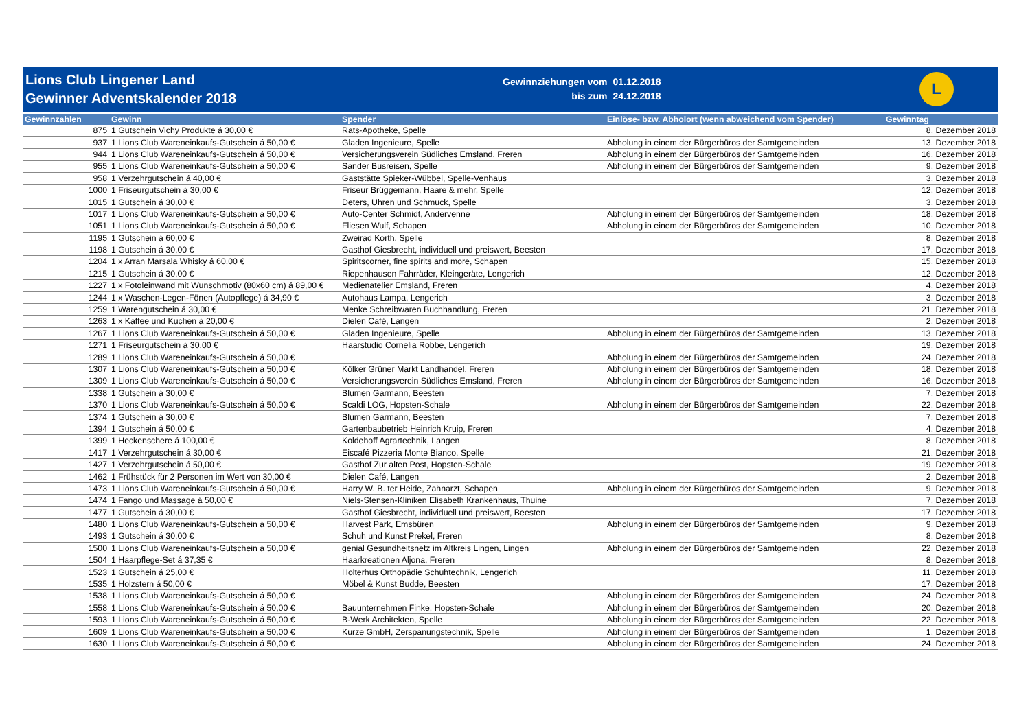Lions Club Lingener Land
Gewinner Adventskalender 2018
| Gewinnziehungen vom | 01.12.2018 |
| bis zum | 24.12.2018 |
L
| Gewinnzahlen | Gewinn | Spender | Einlöse- bzw. Abholort (wenn abweichend vom Spender) | Gewinntag |
| --- | --- | --- | --- | --- |
| 875 | 1 Gutschein Vichy Produkte á 30,00 € | Rats-Apotheke, Spelle | | 8. Dezember 2018 |
| 937 | 1 Lions Club Wareneinkaufs-Gutschein á 50,00 € | Gladen Ingenieure, Spelle | Abholung in einem der Bürgerbüros der Samtgemeinden | 13. Dezember 2018 |
| 944 | 1 Lions Club Wareneinkaufs-Gutschein á 50,00 € | Versicherungsverein Südliches Emsland, Freren | Abholung in einem der Bürgerbüros der Samtgemeinden | 16. Dezember 2018 |
| 955 | 1 Lions Club Wareneinkaufs-Gutschein á 50,00 € | Sander Busreisen, Spelle | Abholung in einem der Bürgerbüros der Samtgemeinden | 9. Dezember 2018 |
| 958 | 1 Verzehrgutschein á 40,00 € | Gaststätte Spieker-Wübbel, Spelle-Venhaus | | 3. Dezember 2018 |
| 1000 | 1 Friseurgutschein á 30,00 € | Friseur Brüggemann, Haare & mehr, Spelle | | 12. Dezember 2018 |
| 1015 | 1 Gutschein á 30,00 € | Deters, Uhren und Schmuck, Spelle | | 3. Dezember 2018 |
| 1017 | 1 Lions Club Wareneinkaufs-Gutschein á 50,00 € | Auto-Center Schmidt, Andervenne | Abholung in einem der Bürgerbüros der Samtgemeinden | 18. Dezember 2018 |
| 1051 | 1 Lions Club Wareneinkaufs-Gutschein á 50,00 € | Fliesen Wulf, Schapen | Abholung in einem der Bürgerbüros der Samtgemeinden | 10. Dezember 2018 |
| 1195 | 1 Gutschein á 60,00 € | Zweirad Korth, Spelle | | 8. Dezember 2018 |
| 1198 | 1 Gutschein á 30,00 € | Gasthof Giesbrecht, individuell und preiswert, Beesten | | 17. Dezember 2018 |
| 1204 | 1 x Arran Marsala Whisky á 60,00 € | Spiritscorner, fine spirits and more, Schapen | | 15. Dezember 2018 |
| 1215 | 1 Gutschein á 30,00 € | Riepenhausen Fahrräder, Kleingeräte, Lengerich | | 12. Dezember 2018 |
| 1227 | 1 x Fotoleinwand mit Wunschmotiv (80x60 cm) á 89,00 € | Medienatelier Emsland, Freren | | 4. Dezember 2018 |
| 1244 | 1 x Waschen-Legen-Fönen (Autopflege) á 34,90 € | Autohaus Lampa, Lengerich | | 3. Dezember 2018 |
| 1259 | 1 Warengutschein á 30,00 € | Menke Schreibwaren Buchhandlung, Freren | | 21. Dezember 2018 |
| 1263 | 1 x Kaffee und Kuchen á 20,00 € | Dielen Café, Langen | | 2. Dezember 2018 |
| 1267 | 1 Lions Club Wareneinkaufs-Gutschein á 50,00 € | Gladen Ingenieure, Spelle | Abholung in einem der Bürgerbüros der Samtgemeinden | 13. Dezember 2018 |
| 1271 | 1 Friseurgutschein á 30,00 € | Haarstudio Cornelia Robbe, Lengerich | | 19. Dezember 2018 |
| 1289 | 1 Lions Club Wareneinkaufs-Gutschein á 50,00 € | | Abholung in einem der Bürgerbüros der Samtgemeinden | 24. Dezember 2018 |
| 1307 | 1 Lions Club Wareneinkaufs-Gutschein á 50,00 € | Kölker Grüner Markt Landhandel, Freren | Abholung in einem der Bürgerbüros der Samtgemeinden | 18. Dezember 2018 |
| 1309 | 1 Lions Club Wareneinkaufs-Gutschein á 50,00 € | Versicherungsverein Südliches Emsland, Freren | Abholung in einem der Bürgerbüros der Samtgemeinden | 16. Dezember 2018 |
| 1338 | 1 Gutschein á 30,00 € | Blumen Garmann, Beesten | | 7. Dezember 2018 |
| 1370 | 1 Lions Club Wareneinkaufs-Gutschein á 50,00 € | Scaldi LOG, Hopsten-Schale | Abholung in einem der Bürgerbüros der Samtgemeinden | 22. Dezember 2018 |
| 1374 | 1 Gutschein á 30,00 € | Blumen Garmann, Beesten | | 7. Dezember 2018 |
| 1394 | 1 Gutschein á 50,00 € | Gartenbaubetrieb Heinrich Kruip, Freren | | 4. Dezember 2018 |
| 1399 | 1 Heckenschere á 100,00 € | Koldehoff Agrartechnik, Langen | | 8. Dezember 2018 |
| 1417 | 1 Verzehrgutschein á 30,00 € | Eiscafé Pizzeria Monte Bianco, Spelle | | 21. Dezember 2018 |
| 1427 | 1 Verzehrgutschein á 50,00 € | Gasthof Zur alten Post, Hopsten-Schale | | 19. Dezember 2018 |
| 1462 | 1 Frühstück für 2 Personen im Wert von 30,00 € | Dielen Café, Langen | | 2. Dezember 2018 |
| 1473 | 1 Lions Club Wareneinkaufs-Gutschein á 50,00 € | Harry W. B. ter Heide, Zahnarzt, Schapen | Abholung in einem der Bürgerbüros der Samtgemeinden | 9. Dezember 2018 |
| 1474 | 1 Fango und Massage á 50,00 € | Niels-Stensen-Kliniken Elisabeth Krankenhaus, Thuine | | 7. Dezember 2018 |
| 1477 | 1 Gutschein á 30,00 € | Gasthof Giesbrecht, individuell und preiswert, Beesten | | 17. Dezember 2018 |
| 1480 | 1 Lions Club Wareneinkaufs-Gutschein á 50,00 € | Harvest Park, Emsbüren | Abholung in einem der Bürgerbüros der Samtgemeinden | 9. Dezember 2018 |
| 1493 | 1 Gutschein á 30,00 € | Schuh und Kunst Prekel, Freren | | 8. Dezember 2018 |
| 1500 | 1 Lions Club Wareneinkaufs-Gutschein á 50,00 € | genial Gesundheitsnetz im Altkreis Lingen, Lingen | Abholung in einem der Bürgerbüros der Samtgemeinden | 22. Dezember 2018 |
| 1504 | 1 Haarpflege-Set á 37,35 € | Haarkreationen Aljona, Freren | | 8. Dezember 2018 |
| 1523 | 1 Gutschein á 25,00 € | Holterhus Orthopädie Schuhtechnik, Lengerich | | 11. Dezember 2018 |
| 1535 | 1 Holzstern á 50,00 € | Möbel & Kunst Budde, Beesten | | 17. Dezember 2018 |
| 1538 | 1 Lions Club Wareneinkaufs-Gutschein á 50,00 € | | Abholung in einem der Bürgerbüros der Samtgemeinden | 24. Dezember 2018 |
| 1558 | 1 Lions Club Wareneinkaufs-Gutschein á 50,00 € | Bauunternehmen Finke, Hopsten-Schale | Abholung in einem der Bürgerbüros der Samtgemeinden | 20. Dezember 2018 |
| 1593 | 1 Lions Club Wareneinkaufs-Gutschein á 50,00 € | B-Werk Architekten, Spelle | Abholung in einem der Bürgerbüros der Samtgemeinden | 22. Dezember 2018 |
| 1609 | 1 Lions Club Wareneinkaufs-Gutschein á 50,00 € | Kurze GmbH, Zerspanungstechnik, Spelle | Abholung in einem der Bürgerbüros der Samtgemeinden | 1. Dezember 2018 |
| 1630 | 1 Lions Club Wareneinkaufs-Gutschein á 50,00 € | | Abholung in einem der Bürgerbüros der Samtgemeinden | 24. Dezember 2018 |